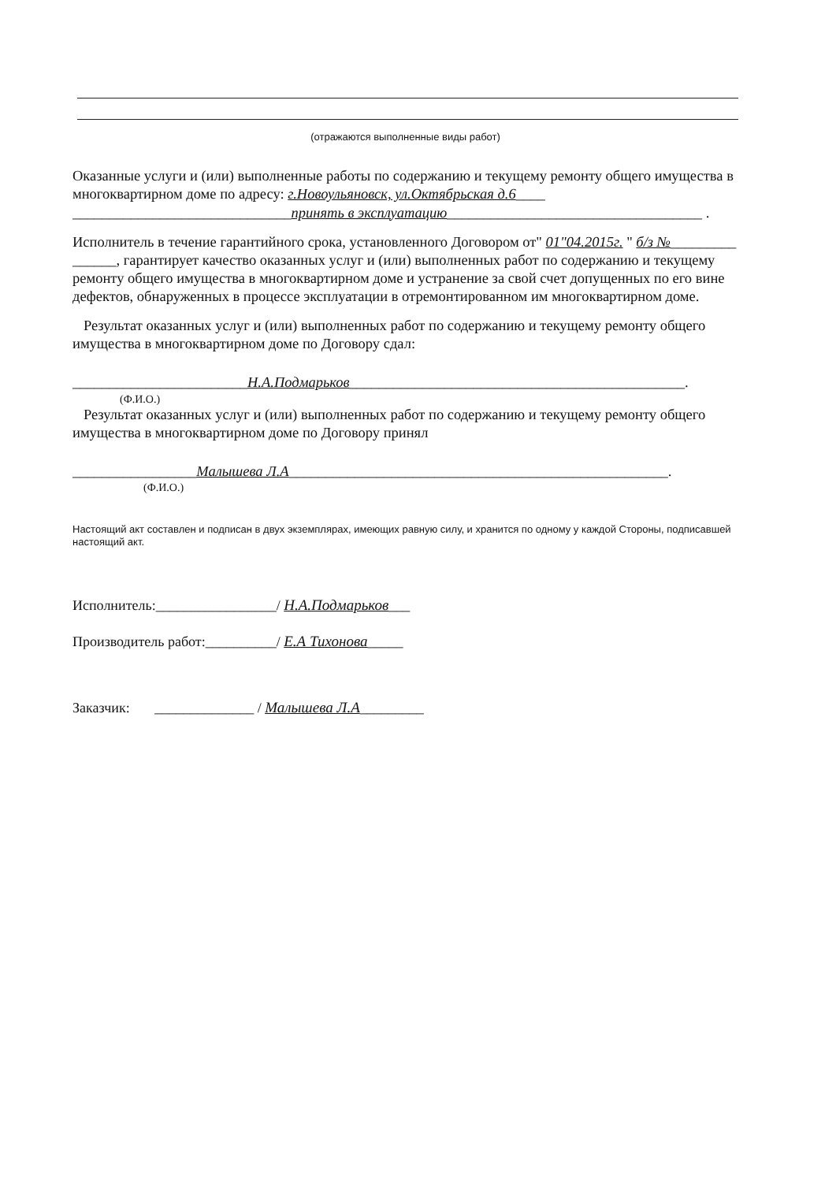(отражаются выполненные виды работ)
Оказанные услуги и (или) выполненные работы по содержанию и текущему ремонту общего имущества в многоквартирном доме по адресу: г.Новоульяновск, ул.Октябрьская д.6____ ______________________________принять в эксплуатацию___________________________________ .
Исполнитель в течение гарантийного срока, установленного Договором от" 01"04.2015г. " б/з №_________ ______, гарантирует качество оказанных услуг и (или) выполненных работ по содержанию и текущему ремонту общего имущества в многоквартирном доме и устранение за свой счет допущенных по его вине дефектов, обнаруженных в процессе эксплуатации в отремонтированном им многоквартирном доме.
Результат оказанных услуг и (или) выполненных работ по содержанию и текущему ремонту общего имущества в многоквартирном доме по Договору сдал:
________________________Н.А.Подмарьков______________________________________________.
(Ф.И.О.)
Результат оказанных услуг и (или) выполненных работ по содержанию и текущему ремонту общего имущества в многоквартирном доме по Договору принял
_________________Малышева Л.А____________________________________________________.
(Ф.И.О.)
Настоящий акт составлен и подписан в двух экземплярах, имеющих равную силу, и хранится по одному у каждой Стороны, подписавшей настоящий акт.
Исполнитель:_________________/ Н.А.Подмарьков___
Производитель работ:__________/ Е.А Тихонова_____
Заказчик: ______________ / Малышева Л.А_________